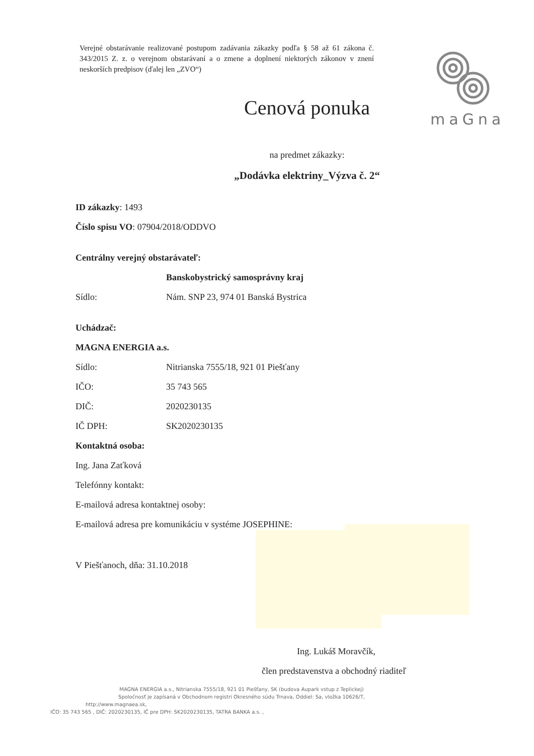Verejné obstarávanie realizované postupom zadávania zákazky podľa § 58 až 61 zákona č. 343/2015 Z. z. o verejnom obstarávaní a o zmene a doplnení niektorých zákonov v znení neskorších predpisov (ďalej len „ZVO“)
maGna
Cenová ponuka
na predmet zákazky:
„Dodávka elektriny_Výzva č. 2“
ID zákazky: 1493
Číslo spisu VO: 07904/2018/ODDVO
Centrálny verejný obstarávateľ:
Banskobystrický samosprávny kraj
Sídlo: Nám. SNP 23, 974 01 Banská Bystrica
Uchádzač:
MAGNA ENERGIA a.s.
Sídlo: Nitrianska 7555/18, 921 01 Piešťany
IČO: 35 743 565
DIČ: 2020230135
IČ DPH: SK2020230135
Kontaktná osoba:
Ing. Jana Zaťková
Telefónny kontakt:
E-mailová adresa kontaktnej osoby:
E-mailová adresa pre komunikáciu v systéme JOSEPHINE:
V Piešťanoch, dňa: 31.10.2018
Ing. Lukáš Moravčík,
člen predstavenstva a obchodný riaditeľ
MAGNA ENERGIA a.s., Nitrianska 7555/18, 921 01 Piešťany, SK (budova Aupark vstup z Teplickej)
Spoločnosť je zapísaná v Obchodnom registri Okresného súdu Trnava, Oddiel: Sa, vložka 10626/T,
http://www.magnaea.sk,
IČO: 35 743 565 , DIČ: 2020230135, IČ pre DPH: SK2020230135, TATRA BANKA a.s. ,